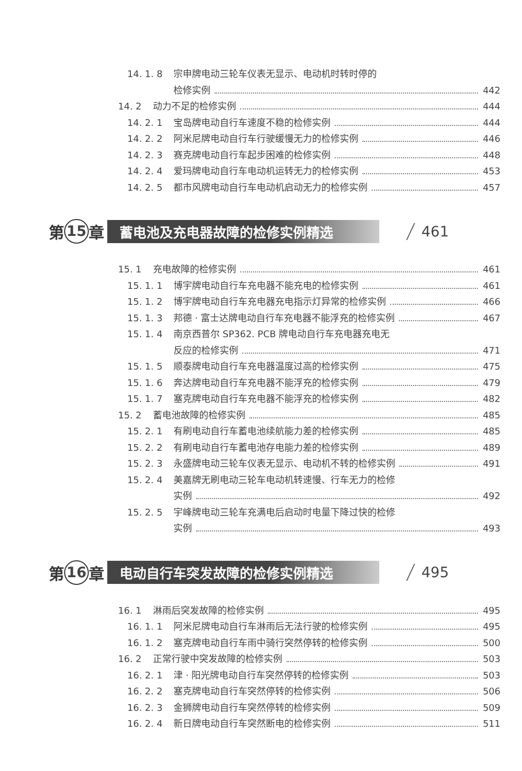14. 1. 8 宗申牌电动三轮车仪表无显示、电动机时转时停的
检修实例 442
14. 2 动力不足的检修实例 444
14. 2. 1 宝岛牌电动自行车速度不稳的检修实例 444
14. 2. 2 阿米尼牌电动自行车行驶缓慢无力的检修实例 446
14. 2. 3 赛克牌电动自行车起步困难的检修实例 448
14. 2. 4 爱玛牌电动自行车电动机运转无力的检修实例 453
14. 2. 5 都市风牌电动自行车电动机启动无力的检修实例 457
第 15 章 蓄电池及充电器故障的检修实例精选 461
15. 1 充电故障的检修实例 461
15. 1. 1 博宇牌电动自行车充电器不能充电的检修实例 461
15. 1. 2 博宇牌电动自行车充电器充电指示灯异常的检修实例 466
15. 1. 3 邦德 · 富士达牌电动自行车充电器不能浮充的检修实例 467
15. 1. 4 南京西普尔 SP362. PCB 牌电动自行车充电器充电无
反应的检修实例 471
15. 1. 5 顺泰牌电动自行车充电器温度过高的检修实例 475
15. 1. 6 奔达牌电动自行车充电器不能浮充的检修实例 479
15. 1. 7 塞克牌电动自行车充电器不能浮充的检修实例 482
15. 2 蓄电池故障的检修实例 485
15. 2. 1 有刷电动自行车蓄电池续航能力差的检修实例 485
15. 2. 2 有刷电动自行车蓄电池存电能力差的检修实例 489
15. 2. 3 永盛牌电动三轮车仪表无显示、电动机不转的检修实例 491
15. 2. 4 美嘉牌无刷电动三轮车电动机转速慢、行车无力的检修
实例 492
15. 2. 5 宇峰牌电动三轮车充满电后启动时电量下降过快的检修
实例 493
第 16 章 电动自行车突发故障的检修实例精选 495
16. 1 淋雨后突发故障的检修实例 495
16. 1. 1 阿米尼牌电动自行车淋雨后无法行驶的检修实例 495
16. 1. 2 塞克牌电动自行车雨中骑行突然停转的检修实例 500
16. 2 正常行驶中突发故障的检修实例 503
16. 2. 1 津 · 阳光牌电动自行车突然停转的检修实例 503
16. 2. 2 塞克牌电动自行车突然停转的检修实例 506
16. 2. 3 金狮牌电动自行车突然停转的检修实例 509
16. 2. 4 新日牌电动自行车突然断电的检修实例 511